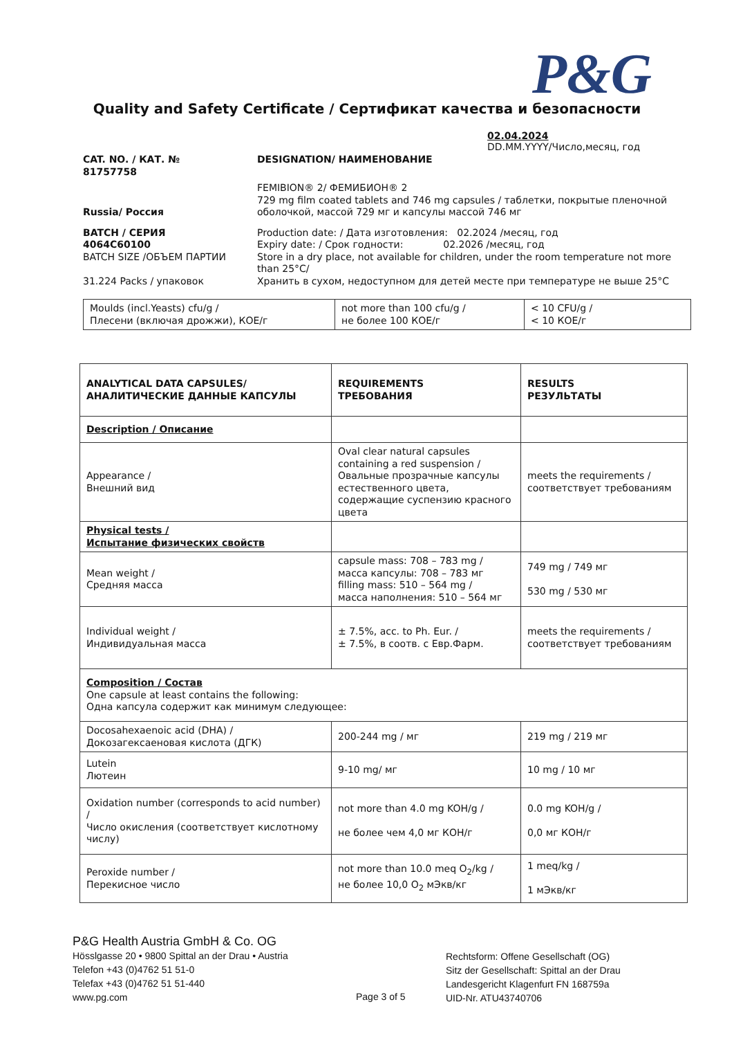P&G
Quality and Safety Certificate / Сертификат качества и безопасности
02.04.2024
DD.MM.YYYY/Число,месяц, год
CAT. NO. / КАТ. №
81757758
DESIGNATION/ НАИМЕНОВАНИЕ
Russia/ Россия FEMIBION® 2/ ФЕМИБИОН® 2
729 mg film coated tablets and 746 mg capsules / таблетки, покрытые пленочной оболочкой, массой 729 мг и капсулы массой 746 мг
BATCH / СЕРИЯ
4064C60100
BATCH SIZE /ОБЪЕМ ПАРТИИ
31.224 Packs / упаковок
Production date: / Дата изготовления: 02.2024 /месяц, год
Expiry date: / Срок годности: 02.2026 /месяц, год
Store in a dry place, not available for children, under the room temperature not more than 25°C/
Хранить в сухом, недоступном для детей месте при температуре не выше 25°C
| Moulds (incl.Yeasts) cfu/g / Плесени (включая дрожжи), КОЕ/г | not more than 100 cfu/g / не более 100 КОЕ/г | < 10 CFU/g / < 10 КОЕ/г |
| ANALYTICAL DATA CAPSULES/ АНАЛИТИЧЕСКИЕ ДАННЫЕ КАПСУЛЫ | REQUIREMENTS ТРЕБОВАНИЯ | RESULTS РЕЗУЛЬТАТЫ |
| Description / Описание | | |
| Appearance / Внешний вид | Oval clear natural capsules containing a red suspension / Овальные прозрачные капсулы естественного цвета, содержащие суспензию красного цвета | meets the requirements / соответствует требованиям |
| Physical tests / Испытание физических свойств | | |
| Mean weight / Средняя масса | capsule mass: 708 – 783 mg / масса капсулы: 708 – 783 мг filling mass: 510 – 564 mg / масса наполнения: 510 – 564 мг | 749 mg / 749 мг 530 mg / 530 мг |
| Individual weight / Индивидуальная масса | ± 7.5%, acc. to Ph. Eur. / ± 7.5%, в соотв. с Евр.Фарм. | meets the requirements / соответствует требованиям |
| Composition / Состав One capsule at least contains the following: Одна капсула содержит как минимум следующее: | | |
| Docosahexaenoic acid (DHA) / Докозагексаеновая кислота (ДГК) | 200-244 mg / мг | 219 mg / 219 мг |
| Lutein Лютеин | 9-10 mg/ мг | 10 mg / 10 мг |
| Oxidation number (corresponds to acid number) / Число окисления (соответствует кислотному числу) | not more than 4.0 mg KOH/g / не более чем 4,0 мг КОН/г | 0.0 mg KOH/g / 0,0 мг КОН/г |
| Peroxide number / Перекисное число | not more than 10.0 meq O<sub>2</sub>/kg / не более 10,0 O<sub>2</sub> мЭкв/кг | 1 meq/kg / 1 мЭкв/кг |
P&G Health Austria GmbH & Co. OG
Hösslgasse 20 • 9800 Spittal an der Drau • Austria
Telefon +43 (0)4762 51 51-0
Telefax +43 (0)4762 51 51-440
www.pg.com
Page 3 of 5
Rechtsform: Offene Gesellschaft (OG)
Sitz der Gesellschaft: Spittal an der Drau
Landesgericht Klagenfurt FN 168759a
UID-Nr. ATU43740706